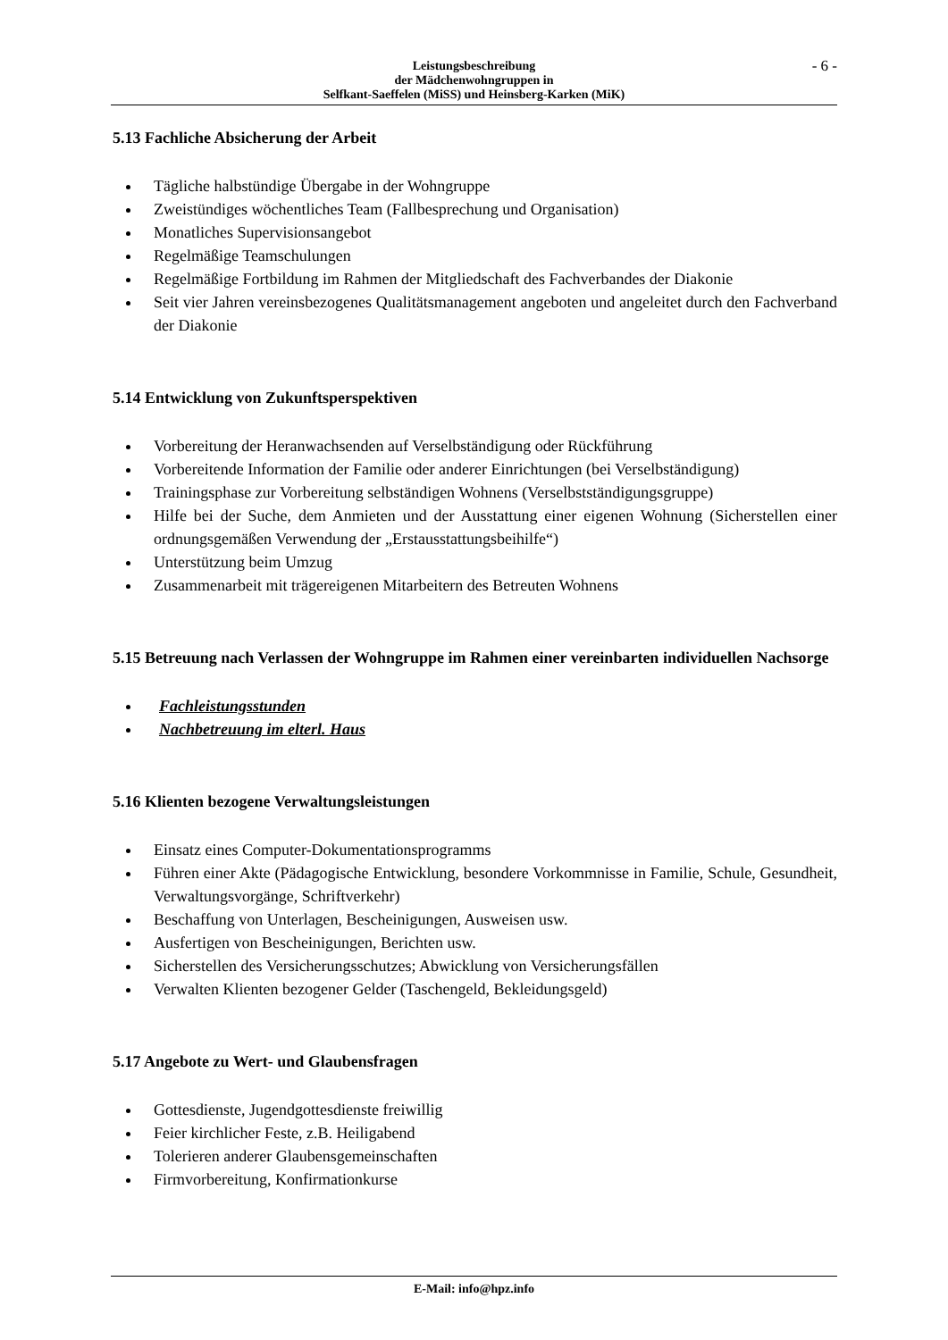Leistungsbeschreibung
der Mädchenwohngruppen in
Selfkant-Saeffelen (MiSS) und Heinsberg-Karken (MiK)
- 6 -
5.13 Fachliche Absicherung der Arbeit
Tägliche halbstündige Übergabe in der Wohngruppe
Zweistündiges wöchentliches Team (Fallbesprechung und Organisation)
Monatliches Supervisionsangebot
Regelmäßige Teamschulungen
Regelmäßige Fortbildung im Rahmen der Mitgliedschaft des Fachverbandes der Diakonie
Seit vier Jahren vereinsbezogenes Qualitätsmanagement angeboten und angeleitet durch den Fachverband der Diakonie
5.14 Entwicklung von Zukunftsperspektiven
Vorbereitung der Heranwachsenden auf Verselbständigung oder Rückführung
Vorbereitende Information der Familie oder anderer Einrichtungen (bei Verselbständigung)
Trainingsphase zur Vorbereitung selbständigen Wohnens (Verselbstständigungsgruppe)
Hilfe bei der Suche, dem Anmieten und der Ausstattung einer eigenen Wohnung (Sicherstellen einer ordnungsgemäßen Verwendung der „Erstausstattungsbeihilfe“)
Unterstützung beim Umzug
Zusammenarbeit mit trägereigenen Mitarbeitern des Betreuten Wohnens
5.15 Betreuung nach Verlassen der Wohngruppe im Rahmen einer vereinbarten individuellen Nachsorge
Fachleistungsstunden
Nachbetreuung im elterl. Haus
5.16 Klienten bezogene Verwaltungsleistungen
Einsatz eines Computer-Dokumentationsprogramms
Führen einer Akte (Pädagogische Entwicklung, besondere Vorkommnisse in Familie, Schule, Gesundheit, Verwaltungsvorgänge, Schriftverkehr)
Beschaffung von Unterlagen, Bescheinigungen, Ausweisen usw.
Ausfertigen von Bescheinigungen, Berichten usw.
Sicherstellen des Versicherungsschutzes; Abwicklung von Versicherungsfällen
Verwalten Klienten bezogener Gelder (Taschengeld, Bekleidungsgeld)
5.17 Angebote zu Wert- und Glaubensfragen
Gottesdienste, Jugendgottesdienste freiwillig
Feier kirchlicher Feste, z.B. Heiligabend
Tolerieren anderer Glaubensgemeinschaften
Firmvorbereitung, Konfirmationkurse
E-Mail: info@hpz.info